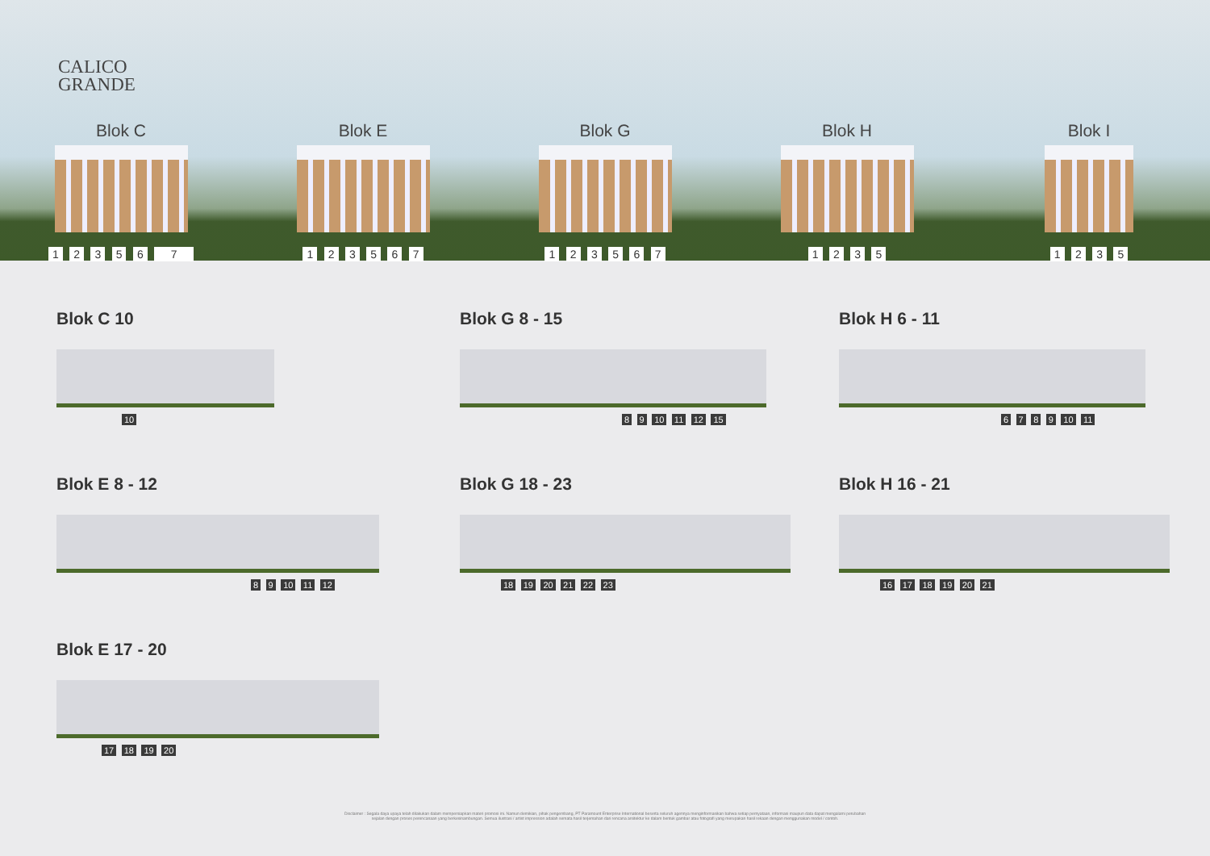CALICO
GRANDE
Blok C
1 2 3 5 6 7
Blok E
1 2 3 5 6 7
Blok G
1 2 3 5 6 7
Blok H
1 2 3 5
Blok I
1 2 3 5
Blok C 10
10
Blok G 8 - 15
8 9 10 11 12 15
Blok H 6 - 11
6 7 8 9 10 11
Blok E 8 - 12
8 9 10 11 12
Blok G 18 - 23
18 19 20 21 22 23
Blok H 16 - 21
16 17 18 19 20 21
Blok E 17 - 20
17 18 19 20
Disclaimer : Segala daya upaya telah dilakukan dalam mempersiapkan materi promosi ini. Namun demikian, pihak pengembang, PT Paramount Enterprise International beserta seluruh agennya menginformasikan bahwa setiap pernyataan, informasi maupun data dapat mengalami perubahan
sejalan dengan proses perencanaan yang berkesinambungan. Semua ilustrasi / artist impression adalah semata hasil terjemahan dari rencana arsitektur ke dalam bentuk gambar atau fotografi yang merupakan hasil rekaan dengan menggunakan model / contoh.